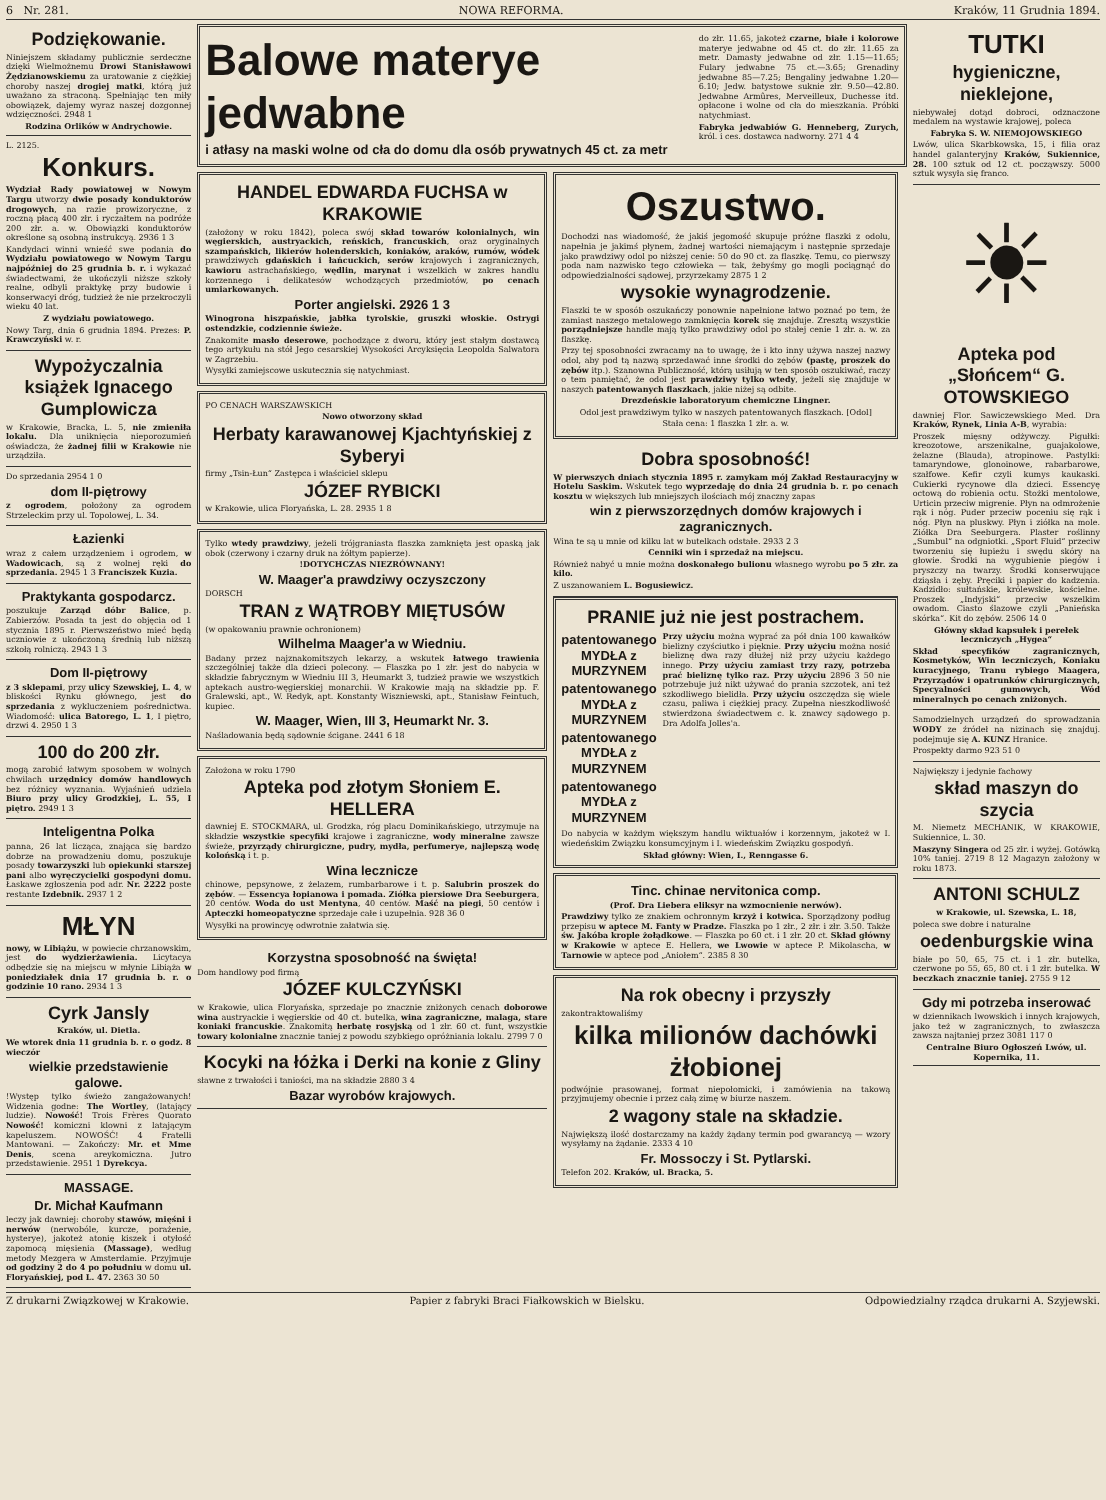6 Nr. 281. NOWA REFORMA. Kraków, 11 Grudnia 1894.
Podziękowanie.
Niniejszem składamy publicznie serdeczne dzięki Wielmożnemu Drowi Stanisławowi Żędzianowskiemu za uratowanie z ciężkiej choroby naszej drogiej matki, którą już uważano za straconą. Spełniając ten miły obowiązek, dajemy wyraz naszej dozgonnej wdzięczności. 2948 1
Rodzina Orlików w Andrychowie.
L. 2125.
Konkurs.
Wydział Rady powiatowej w Nowym Targu utworzy dwie posady konduktorów drogowych, na razie prowizoryczne, z roczną płacą 400 złr. i ryczałtem na podróże 200 złr. a. w. Obowiązki konduktorów określone są osobną instrukcyą. 2936 1 3
Kandydaci winni wnieść swe podania do Wydziału powiatowego w Nowym Targu najpóźniej do 25 grudnia b. r. i wykazać świadectwami, że ukończyli niższe szkoły realne, odbyli praktykę przy budowie i konserwacyi dróg, tudzież że nie przekroczyli wieku 40 lat.
Z wydziału powiatowego.
Nowy Targ, dnia 6 grudnia 1894. Prezes: P. Krawczyński w. r.
Wypożyczalnia książek Ignacego Gumplowicza
w Krakowie, Bracka, L. 5, nie zmieniła lokalu. Dla uniknięcia nieporozumień oświadcza, że żadnej filii w Krakowie nie urządziła.
Do sprzedania 2954 1 0
dom II-piętrowy
z ogrodem, położony za ogrodem Strzeleckim przy ul. Topolowej, L. 34.
Łazienki
wraz z całem urządzeniem i ogrodem, w Wadowicach, są z wolnej ręki do sprzedania. 2945 1 3 Franciszek Kuzia.
Praktykanta gospodarcz.
poszukuje Zarząd dóbr Balice, p. Zabierzów. Posada ta jest do objęcia od 1 stycznia 1895 r. Pierwszeństwo mieć będą uczniowie z ukończoną średnią lub niższą szkołą rolniczą. 2943 1 3
Dom II-piętrowy
z 3 sklepami, przy ulicy Szewskiej, L. 4, w bliskości Rynku głównego, jest do sprzedania z wykluczeniem pośrednictwa. Wiadomość: ulica Batorego, L. 1, I piętro, drzwi 4. 2950 1 3
100 do 200 złr.
mogą zarobić łatwym sposobem w wolnych chwilach urzędnicy domów handlowych bez różnicy wyznania. Wyjaśnień udziela Biuro przy ulicy Grodzkiej, L. 55, I piętro. 2949 1 3
Inteligentna Polka
panna, 26 lat licząca, znająca się bardzo dobrze na prowadzeniu domu, poszukuje posady towarzyszki lub opiekunki starszej pani albo wyręczycielki gospodyni domu. Łaskawe zgłoszenia pod adr. Nr. 2222 poste restante Izdebnik. 2937 1 2
MŁYN
nowy, w Libiążu, w powiecie chrzanowskim, jest do wydzierżawienia. Licytacya odbędzie się na miejscu w młynie Libiąża w poniedziałek dnia 17 grudnia b. r. o godzinie 10 rano. 2934 1 3
Cyrk Jansly
Kraków, ul. Dietla.
We wtorek dnia 11 grudnia b. r. o godz. 8 wieczór
wielkie przedstawienie galowe.
!Występ tylko świeżo zangażowanych! Widzenia godne: The Wortley, (latający ludzie). Nowość! Trois Frères Quorato Nowość! komiczni klowni z latającym kapeluszem. NOWOŚĆ! 4 Fratelli Mantowani. — Zakończy: Mr. et Mme Denis, scena areykomiczna. Jutro przedstawienie. 2951 1 Dyrekcya.
MASSAGE.
Dr. Michał Kaufmann
leczy jak dawniej: choroby stawów, mięśni i nerwów (nerwobóle, kurcze, porażenie, hysterye), jakoteż atonię kiszek i otyłość zapomocą mięsienia (Massage), według metody Mezgera w Amsterdamie. Przyjmuje od godziny 2 do 4 po południu w domu ul. Floryańskiej, pod L. 47. 2363 30 50
Balowe materye jedwabne
i atłasy na maski wolne od cła do domu dla osób prywatnych 45 ct. za metr
do złr. 11.65, jakoteż czarne, białe i kolorowe materye jedwabne od 45 ct. do złr. 11.65 za metr. Damasty jedwabne od złr. 1.15—11.65; Fulary jedwabne 75 ct.—3.65; Grenadiny jedwabne 85—7.25; Bengaliny jedwabne 1.20—6.10; Jedw. batystowe suknie złr. 9.50—42.80. Jedwabne Armûres, Merveilleux, Duchesse itd. opłacone i wolne od cła do mieszkania. Próbki natychmiast.
Fabryka jedwabiów G. Henneberg, Zurych, król. i ces. dostawca nadworny. 271 4 4
HANDEL EDWARDA FUCHSA w KRAKOWIE
(założony w roku 1842), poleca swój skład towarów kolonialnych, win węgierskich, austryackich, reńskich, francuskich, oraz oryginalnych szampańskich, likierów holenderskich, koniaków, araków, rumów, wódek prawdziwych gdańskich i łańcuckich, serów krajowych i zagranicznych, kawioru astrachańskiego, wędlin, marynat i wszelkich w zakres handlu korzennego i delikatesów wchodzących przedmiotów, po cenach umiarkowanych.
Porter angielski. 2926 1 3
Winogrona hiszpańskie, jabłka tyrolskie, gruszki włoskie. Ostrygi ostendzkie, codziennie świeże.
Znakomite masło deserowe, pochodzące z dworu, który jest stałym dostawcą tego artykułu na stół Jego cesarskiej Wysokości Arcyksięcia Leopolda Salwatora w Zagrzebiu.
Wysyłki zamiejscowe uskutecznia się natychmiast.
PO CENACH WARSZAWSKICH
Nowo otworzony skład
Herbaty karawanowej Kjachtyńskiej z Syberyi
firmy „Tsin-Łun“ Zastępca i właściciel sklepu
JÓZEF RYBICKI
w Krakowie, ulica Floryańska, L. 28. 2935 1 8
Tylko wtedy prawdziwy, jeżeli trójgraniasta flaszka zamknięta jest opaską jak obok (czerwony i czarny druk na żółtym papierze).
!DOTYCHCZAS NIEZRÓWNANY!
W. Maager'a prawdziwy oczyszczony
DORSCH
TRAN z WĄTROBY MIĘTUSÓW
(w opakowaniu prawnie ochronionem)
Wilhelma Maager'a w Wiedniu.
Badany przez najznakomitszych lekarzy, a wskutek łatwego trawienia szczególniej także dla dzieci polecony. — Flaszka po 1 złr. jest do nabycia w składzie fabrycznym w Wiedniu III 3, Heumarkt 3, tudzież prawie we wszystkich aptekach austro-węgierskiej monarchii. W Krakowie mają na składzie pp. F. Gralewski, apt., W. Redyk, apt. Konstanty Wiszniewski, apt., Stanisław Feintuch, kupiec.
W. Maager, Wien, III 3, Heumarkt Nr. 3.
Naśladowania będą sądownie ścigane. 2441 6 18
Założona w roku 1790
Apteka pod złotym Słoniem E. HELLERA
dawniej E. STOCKMARA, ul. Grodzka, róg placu Dominikańskiego, utrzymuje na składzie wszystkie specyfiki krajowe i zagraniczne, wody mineralne zawsze świeże, przyrządy chirurgiczne, pudry, mydła, perfumerye, najlepszą wodę kolońską i t. p.
Wina lecznicze
chinowe, pepsynowe, z żelazem, rumbarbarowe i t. p. Salubrin proszek do zębów. — Essencya łopianowa i pomada. Ziółka piersiowe Dra Seeburgera, 20 centów. Woda do ust Mentyna, 40 centów. Maść na piegi, 50 centów i Apteczki homeopatyczne sprzedaje całe i uzupełnia. 928 36 0
Wysyłki na prowincyę odwrotnie załatwia się.
Korzystna sposobność na święta!
Dom handlowy pod firmą
JÓZEF KULCZYŃSKI
w Krakowie, ulica Floryańska, sprzedaje po znacznie zniżonych cenach doborowe wina austryackie i węgierskie od 40 ct. butelka, wina zagraniczne, malaga, stare koniaki francuskie. Znakomitą herbatę rosyjską od 1 złr. 60 ct. funt, wszystkie towary kolonialne znacznie taniej z powodu szybkiego opróżniania lokalu. 2799 7 0
Kocyki na łóżka i Derki na konie z Gliny
sławne z trwałości i taniości, ma na składzie 2880 3 4
Bazar wyrobów krajowych.
Oszustwo.
Dochodzi nas wiadomość, że jakiś jegomość skupuje próżne flaszki z odolu, napełnia je jakimś płynem, żadnej wartości niemającym i następnie sprzedaje jako prawdziwy odol po niższej cenie: 50 do 90 ct. za flaszkę. Temu, co pierwszy poda nam nazwisko tego człowieka — tak, żebyśmy go mogli pociągnąć do odpowiedzialności sądowej, przyrzekamy 2875 1 2
wysokie wynagrodzenie.
Flaszki te w sposób oszukańczy ponownie napełnione łatwo poznać po tem, że zamiast naszego metalowego zamknięcia korek się znajduje. Zresztą wszystkie porządniejsze handle mają tylko prawdziwy odol po stałej cenie 1 złr. a. w. za flaszkę.
Przy tej sposobności zwracamy na to uwagę, że i kto inny używa naszej nazwy odol, aby pod tą nazwą sprzedawać inne środki do zębów (pastę, proszek do zębów itp.). Szanowna Publiczność, którą usiłują w ten sposób oszukiwać, raczy o tem pamiętać, że odol jest prawdziwy tylko wtedy, jeżeli się znajduje w naszych patentowanych flaszkach, jakie niżej są odbite.
Drezdeńskie laboratoryum chemiczne Lingner.
Odol jest prawdziwym tylko w naszych patentowanych flaszkach. [Odol]
Stała cena: 1 flaszka 1 złr. a. w.
Dobra sposobność!
W pierwszych dniach stycznia 1895 r. zamykam mój Zakład Restauracyjny w Hotelu Saskim. Wskutek tego wyprzedaję do dnia 24 grudnia b. r. po cenach kosztu w większych lub mniejszych ilościach mój znaczny zapas
win z pierwszorzędnych domów krajowych i zagranicznych.
Wina te są u mnie od kilku lat w butelkach odstałe. 2933 2 3
Cenniki win i sprzedaż na miejscu.
Również nabyć u mnie można doskonałego bulionu własnego wyrobu po 5 złr. za kilo.
Z uszanowaniem L. Bogusiewicz.
PRANIE już nie jest postrachem.
patentowanego MYDŁA z MURZYNEM
patentowanego MYDŁA z MURZYNEM
patentowanego MYDŁA z MURZYNEM
patentowanego MYDŁA z MURZYNEM
Przy użyciu można wyprać za pół dnia 100 kawałków bielizny czyściutko i pięknie. Przy użyciu można nosić bieliznę dwa razy dłużej niż przy użyciu każdego innego. Przy użyciu zamiast trzy razy, potrzeba prać bieliznę tylko raz. Przy użyciu 2896 3 50 nie potrzebuje już nikt używać do prania szczotek, ani też szkodliwego bielidła. Przy użyciu oszczędza się wiele czasu, paliwa i ciężkiej pracy. Zupełna nieszkodliwość stwierdzona świadectwem c. k. znawcy sądowego p. Dra Adolfa Jolles'a.
Do nabycia w każdym większym handlu wiktuałów i korzennym, jakoteż w I. wiedeńskim Związku konsumcyjnym i I. wiedeńskim Związku gospodyń.
Skład główny: Wien, I., Renngasse 6.
Tinc. chinae nervitonica comp.
(Prof. Dra Liebera eliksyr na wzmocnienie nerwów).
Prawdziwy tylko ze znakiem ochronnym krzyż i kotwica. Sporządzony podług przepisu w aptece M. Fanty w Pradze. Flaszka po 1 złr., 2 złr. i złr. 3.50. Także św. Jakóba krople żołądkowe. — Flaszka po 60 ct. i 1 złr. 20 ct. Skład główny w Krakowie w aptece E. Hellera, we Lwowie w aptece P. Mikolascha, w Tarnowie w aptece pod „Aniołem“. 2385 8 30
Na rok obecny i przyszły
zakontraktowaliśmy
kilka milionów dachówki żłobionej
podwójnie prasowanej, format niepołomicki, i zamówienia na takową przyjmujemy obecnie i przez całą zimę w biurze naszem.
2 wagony stale na składzie.
Największą ilość dostarczamy na każdy żądany termin pod gwarancyą — wzory wysyłamy na żądanie. 2333 4 10
Fr. Mossoczy i St. Pytlarski.
Telefon 202. Kraków, ul. Bracka, 5.
TUTKI
hygieniczne, nieklejone,
niebywałej dotąd dobroci, odznaczone medalem na wystawie krajowej, poleca
Fabryka S. W. NIEMOJOWSKIEGO
Lwów, ulica Skarbkowska, 15, i filia oraz handel galanteryjny Kraków, Sukiennice, 28. 100 sztuk od 12 ct. począwszy. 5000 sztuk wysyła się franco.
☀
Apteka pod „Słońcem“ G. OTOWSKIEGO
dawniej Flor. Sawiczewskiego Med. Dra Kraków, Rynek, Linia A-B, wyrabia:
Proszek mięsny odżywczy. Pigułki: kreozotowe, arszenikalne, guajakolowe, żelazne (Blauda), atropinowe. Pastylki: tamaryndowe, glonoinowe, rabarbarowe, szałfowe. Kefir czyli kumys kaukaski. Cukierki rycynowe dla dzieci. Essencyę octową do robienia octu. Stożki mentolowe, Urticin przeciw migrenie. Płyn na odmrożenie rąk i nóg. Puder przeciw poceniu się rąk i nóg. Płyn na pluskwy. Płyn i ziółka na mole. Ziółka Dra Seeburgera. Plaster roślinny „Sumbul“ na odgniotki. „Sport Fluid“ przeciw tworzeniu się łupieżu i swędu skóry na głowie. Środki na wygubienie piegów i pryszczy na twarzy. Środki konserwujące dziąsła i zęby. Pręciki i papier do kadzenia. Kadzidło: sułtańskie, królewskie, kościelne. Proszek „Indyjski“ przeciw wszelkim owadom. Ciasto ślazowe czyli „Panieńska skórka“. Kit do zębów. 2506 14 0
Główny skład kapsułek i perełek leczniczych „Hygea“
Skład specyfików zagranicznych, Kosmetyków, Win leczniczych, Koniaku kuracyjnego, Tranu rybiego Maagera, Przyrządów i opatrunków chirurgicznych, Specyalności gumowych, Wód mineralnych po cenach zniżonych.
Samodzielnych urządzeń do sprowadzania WODY ze źródeł na nizinach się znajduj. podejmuje się A. KUNZ Hranice.
Prospekty darmo 923 51 0
Największy i jedynie fachowy
skład maszyn do szycia
M. Niemetz MECHANIK, W KRAKOWIE, Sukiennice, L. 30.
Maszyny Singera od 25 złr. i wyżej. Gotówką 10% taniej. 2719 8 12 Magazyn założony w roku 1873.
ANTONI SCHULZ
w Krakowie, ul. Szewska, L. 18,
poleca swe dobre i naturalne
oedenburgskie wina
białe po 50, 65, 75 ct. i 1 złr. butelka, czerwone po 55, 65, 80 ct. i 1 złr. butelka. W beczkach znacznie taniej. 2755 9 12
Gdy mi potrzeba inserować
w dziennikach lwowskich i innych krajowych, jako też w zagranicznych, to zwłaszcza zawsza najtaniej przez 3081 117 0
Centralne Biuro Ogłoszeń Lwów, ul. Kopernika, 11.
Z drukarni Związkowej w Krakowie. Papier z fabryki Braci Fiałkowskich w Bielsku. Odpowiedzialny rządca drukarni A. Szyjewski.